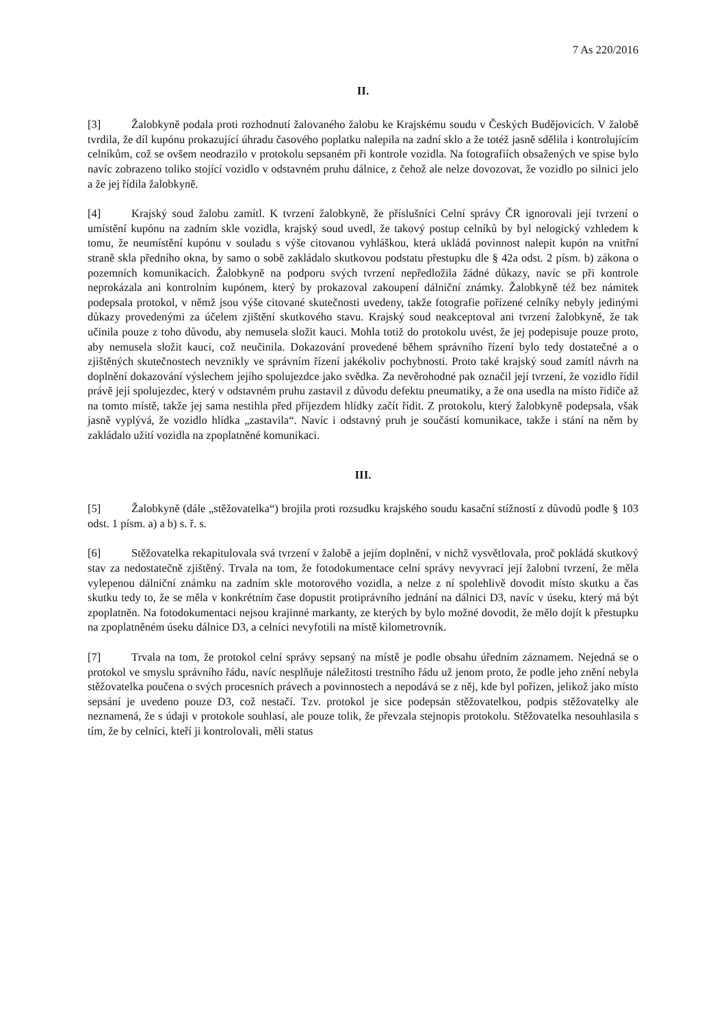7 As 220/2016
II.
[3] Žalobkyně podala proti rozhodnutí žalovaného žalobu ke Krajskému soudu v Českých Budějovicích. V žalobě tvrdila, že díl kupónu prokazující úhradu časového poplatku nalepila na zadní sklo a že totéž jasně sdělila i kontrolujícím celníkům, což se ovšem neodrazilo v protokolu sepsaném při kontrole vozidla. Na fotografiích obsažených ve spise bylo navíc zobrazeno toliko stojící vozidlo v odstavném pruhu dálnice, z čehož ale nelze dovozovat, že vozidlo po silnici jelo a že jej řídila žalobkyně.
[4] Krajský soud žalobu zamítl. K tvrzení žalobkyně, že příslušníci Celní správy ČR ignorovali její tvrzení o umístění kupónu na zadním skle vozidla, krajský soud uvedl, že takový postup celníků by byl nelogický vzhledem k tomu, že neumístění kupónu v souladu s výše citovanou vyhláškou, která ukládá povinnost nalepit kupón na vnitřní straně skla předního okna, by samo o sobě zakládalo skutkovou podstatu přestupku dle § 42a odst. 2 písm. b) zákona o pozemních komunikacích. Žalobkyně na podporu svých tvrzení nepředložila žádné důkazy, navíc se při kontrole neprokázala ani kontrolním kupónem, který by prokazoval zakoupení dálniční známky. Žalobkyně též bez námitek podepsala protokol, v němž jsou výše citované skutečnosti uvedeny, takže fotografie pořízené celníky nebyly jedinými důkazy provedenými za účelem zjištění skutkového stavu. Krajský soud neakceptoval ani tvrzení žalobkyně, že tak učinila pouze z toho důvodu, aby nemusela složit kauci. Mohla totiž do protokolu uvést, že jej podepisuje pouze proto, aby nemusela složit kauci, což neučinila. Dokazování provedené během správního řízení bylo tedy dostatečné a o zjištěných skutečnostech nevznikly ve správním řízení jakékoliv pochybnosti. Proto také krajský soud zamítl návrh na doplnění dokazování výslechem jejího spolujezdce jako svědka. Za nevěrohodné pak označil její tvrzení, že vozidlo řídil právě její spolujezdec, který v odstavném pruhu zastavil z důvodu defektu pneumatiky, a že ona usedla na místo řidiče až na tomto místě, takže jej sama nestihla před příjezdem hlídky začít řídit. Z protokolu, který žalobkyně podepsala, však jasně vyplývá, že vozidlo hlídka „zastavila“. Navíc i odstavný pruh je součástí komunikace, takže i stání na něm by zakládalo užití vozidla na zpoplatněné komunikaci.
III.
[5] Žalobkyně (dále „stěžovatelka“) brojila proti rozsudku krajského soudu kasační stížností z důvodů podle § 103 odst. 1 písm. a) a b) s. ř. s.
[6] Stěžovatelka rekapitulovala svá tvrzení v žalobě a jejím doplnění, v nichž vysvětlovala, proč pokládá skutkový stav za nedostatečně zjištěný. Trvala na tom, že fotodokumentace celní správy nevyvrací její žalobní tvrzení, že měla vylepenou dálniční známku na zadním skle motorového vozidla, a nelze z ní spolehlivě dovodit místo skutku a čas skutku tedy to, že se měla v konkrétním čase dopustit protiprávního jednání na dálnici D3, navíc v úseku, který má být zpoplatněn. Na fotodokumentaci nejsou krajinné markanty, ze kterých by bylo možné dovodit, že mělo dojít k přestupku na zpoplatněném úseku dálnice D3, a celníci nevyfotili na místě kilometrovník.
[7] Trvala na tom, že protokol celní správy sepsaný na místě je podle obsahu úředním záznamem. Nejedná se o protokol ve smyslu správního řádu, navíc nesplňuje náležitosti trestního řádu už jenom proto, že podle jeho znění nebyla stěžovatelka poučena o svých procesních právech a povinnostech a nepodává se z něj, kde byl pořízen, jelikož jako místo sepsání je uvedeno pouze D3, což nestačí. Tzv. protokol je sice podepsán stěžovatelkou, podpis stěžovatelky ale neznamená, že s údaji v protokole souhlasí, ale pouze tolik, že převzala stejnopis protokolu. Stěžovatelka nesouhlasila s tím, že by celníci, kteří ji kontrolovali, měli status